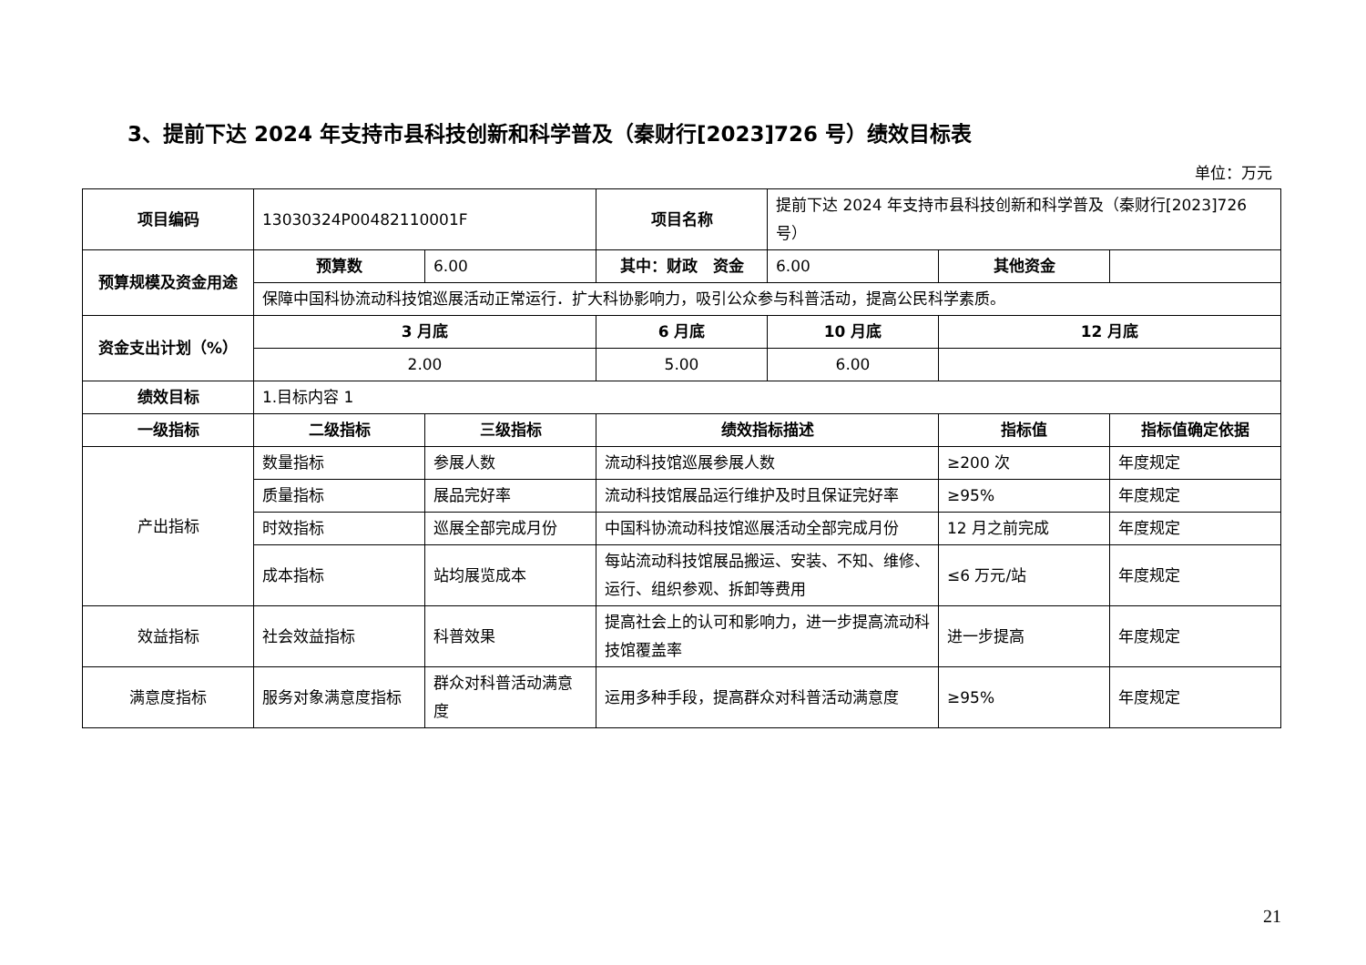3、提前下达 2024 年支持市县科技创新和科学普及（秦财行[2023]726 号）绩效目标表
单位：万元
| 项目编码 | 13030324P00482110001F | | 项目名称 | 提前下达 2024 年支持市县科技创新和科学普及（秦财行[2023]726 号） | | |
| 预算规模及资金用途 | 预算数 | 6.00 | 其中：财政 资金 | 6.00 | 其他资金 | |
| | 保障中国科协流动科技馆巡展活动正常运行．扩大科协影响力，吸引公众参与科普活动，提高公民科学素质。 | | | | | |
| 资金支出计划（%） | 3 月底 | | 6 月底 | 10 月底 | 12 月底 | |
| | 2.00 | | 5.00 | 6.00 | | |
| 绩效目标 | 1.目标内容 1 | | | | | |
| 一级指标 | 二级指标 | 三级指标 | 绩效指标描述 | | 指标值 | 指标值确定依据 |
| 产出指标 | 数量指标 | 参展人数 | 流动科技馆巡展参展人数 | | ≥200 次 | 年度规定 |
| | 质量指标 | 展品完好率 | 流动科技馆展品运行维护及时且保证完好率 | | ≥95% | 年度规定 |
| | 时效指标 | 巡展全部完成月份 | 中国科协流动科技馆巡展活动全部完成月份 | | 12 月之前完成 | 年度规定 |
| | 成本指标 | 站均展览成本 | 每站流动科技馆展品搬运、安装、不知、维修、运行、组织参观、拆卸等费用 | | ≤6 万元/站 | 年度规定 |
| 效益指标 | 社会效益指标 | 科普效果 | 提高社会上的认可和影响力，进一步提高流动科技馆覆盖率 | | 进一步提高 | 年度规定 |
| 满意度指标 | 服务对象满意度指标 | 群众对科普活动满意度 | 运用多种手段，提高群众对科普活动满意度 | | ≥95% | 年度规定 |
21